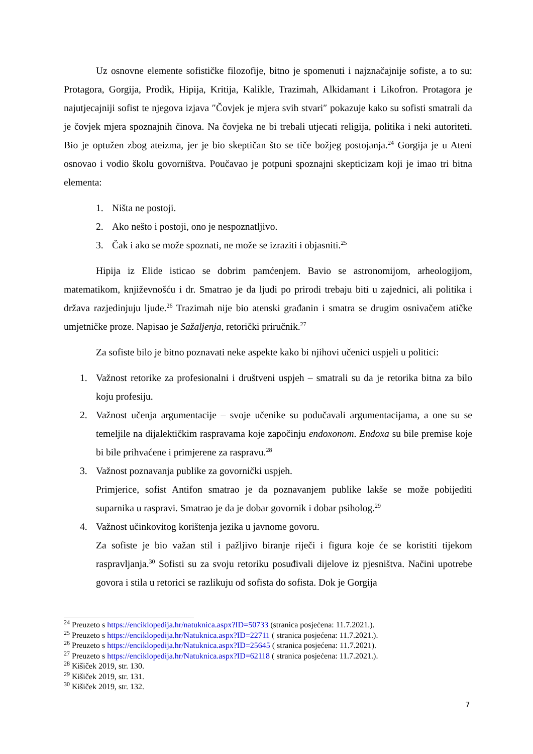Uz osnovne elemente sofističke filozofije, bitno je spomenuti i najznačajnije sofiste, a to su: Protagora, Gorgija, Prodik, Hipija, Kritija, Kalikle, Trazimah, Alkidamant i Likofron. Protagora je najutjecajniji sofist te njegova izjava ″Čovjek je mjera svih stvari″ pokazuje kako su sofisti smatrali da je čovjek mjera spoznajnih činova. Na čovjeka ne bi trebali utjecati religija, politika i neki autoriteti. Bio je optužen zbog ateizma, jer je bio skeptičan što se tiče božjeg postojanja.<sup>24</sup> Gorgija je u Ateni osnovao i vodio školu govorništva. Poučavao je potpuni spoznajni skepticizam koji je imao tri bitna elementa:
1. Ništa ne postoji.
2. Ako nešto i postoji, ono je nespoznatljivo.
3. Čak i ako se može spoznati, ne može se izraziti i objasniti.<sup>25</sup>
Hipija iz Elide isticao se dobrim pamćenjem. Bavio se astronomijom, arheologijom, matematikom, književnošću i dr. Smatrao je da ljudi po prirodi trebaju biti u zajednici, ali politika i država razjedinjuju ljude.<sup>26</sup> Trazimah nije bio atenski građanin i smatra se drugim osnivačem atičke umjetničke proze. Napisao je Sažaljenja, retorički priručnik.<sup>27</sup>
Za sofiste bilo je bitno poznavati neke aspekte kako bi njihovi učenici uspjeli u politici:
1. Važnost retorike za profesionalni i društveni uspjeh – smatrali su da je retorika bitna za bilo koju profesiju.
2. Važnost učenja argumentacije – svoje učenike su podučavali argumentacijama, a one su se temeljile na dijalektičkim raspravama koje započinju endoxonom. Endoxa su bile premise koje bi bile prihvaćene i primjerene za raspravu.<sup>28</sup>
3. Važnost poznavanja publike za govornički uspjeh.
Primjerice, sofist Antifon smatrao je da poznavanjem publike lakše se može pobijediti suparnika u raspravi. Smatrao je da je dobar govornik i dobar psiholog.<sup>29</sup>
4. Važnost učinkovitog korištenja jezika u javnome govoru.
Za sofiste je bio važan stil i pažljivo biranje riječi i figura koje će se koristiti tijekom raspravljanja.<sup>30</sup> Sofisti su za svoju retoriku posuđivali dijelove iz pjesništva. Načini upotrebe govora i stila u retorici se razlikuju od sofista do sofista. Dok je Gorgija
<sup>24</sup> Preuzeto s https://enciklopedija.hr/natuknica.aspx?ID=50733 (stranica posjećena: 11.7.2021.).
<sup>25</sup> Preuzeto s https://enciklopedija.hr/Natuknica.aspx?ID=22711 ( stranica posjećena: 11.7.2021.).
<sup>26</sup> Preuzeto s https://enciklopedija.hr/Natuknica.aspx?ID=25645 ( stranica posjećena: 11.7.2021).
<sup>27</sup> Preuzeto s https://enciklopedija.hr/Natuknica.aspx?ID=62118 ( stranica posjećena: 11.7.2021.).
<sup>28</sup> Kišiček 2019, str. 130.
<sup>29</sup> Kišiček 2019, str. 131.
<sup>30</sup> Kišiček 2019, str. 132.
7